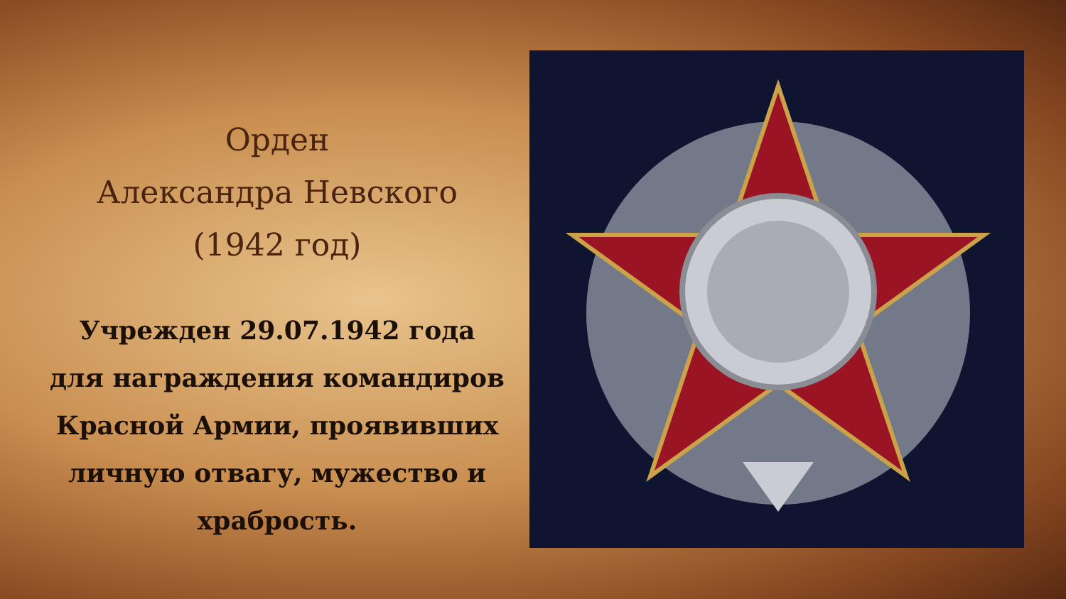Орден
Александра Невского
(1942 год)
Учрежден 29.07.1942 года
для награждения командиров Красной Армии, проявивших личную отвагу, мужество и храбрость.